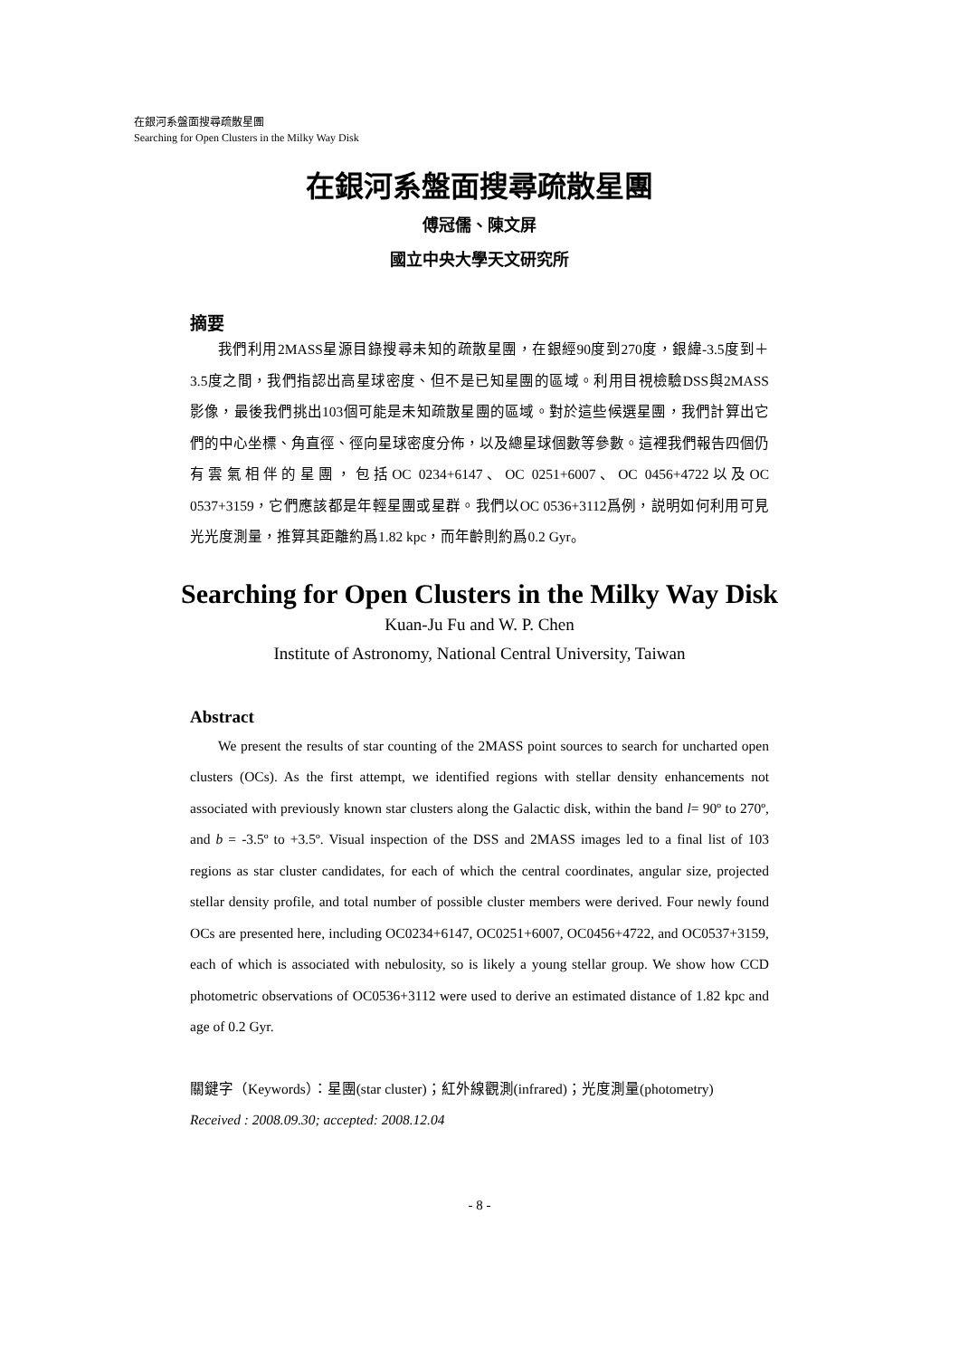在銀河系盤面搜尋疏散星團
Searching for Open Clusters in the Milky Way Disk
在銀河系盤面搜尋疏散星團
傅冠儒、陳文屏
國立中央大學天文研究所
摘要
我們利用2MASS星源目錄搜尋未知的疏散星團，在銀經90度到270度，銀緯-3.5度到＋3.5度之間，我們指認出高星球密度、但不是已知星團的區域。利用目視檢驗DSS與2MASS影像，最後我們挑出103個可能是未知疏散星團的區域。對於這些候選星團，我們計算出它們的中心坐標、角直徑、徑向星球密度分佈，以及總星球個數等參數。這裡我們報告四個仍有雲氣相伴的星團，包括OC 0234+6147、OC 0251+6007、OC 0456+4722以及OC 0537+3159，它們應該都是年輕星團或星群。我們以OC 0536+3112爲例，説明如何利用可見光光度測量，推算其距離約爲1.82 kpc，而年齡則約爲0.2 Gyr。
Searching for Open Clusters in the Milky Way Disk
Kuan-Ju Fu and W. P. Chen
Institute of Astronomy, National Central University, Taiwan
Abstract
We present the results of star counting of the 2MASS point sources to search for uncharted open clusters (OCs). As the first attempt, we identified regions with stellar density enhancements not associated with previously known star clusters along the Galactic disk, within the band l= 90º to 270º, and b = -3.5º to +3.5º. Visual inspection of the DSS and 2MASS images led to a final list of 103 regions as star cluster candidates, for each of which the central coordinates, angular size, projected stellar density profile, and total number of possible cluster members were derived. Four newly found OCs are presented here, including OC0234+6147, OC0251+6007, OC0456+4722, and OC0537+3159, each of which is associated with nebulosity, so is likely a young stellar group. We show how CCD photometric observations of OC0536+3112 were used to derive an estimated distance of 1.82 kpc and age of 0.2 Gyr.
關鍵字（Keywords）：星團(star cluster)；紅外線觀測(infrared)；光度測量(photometry)
Received : 2008.09.30; accepted: 2008.12.04
- 8 -